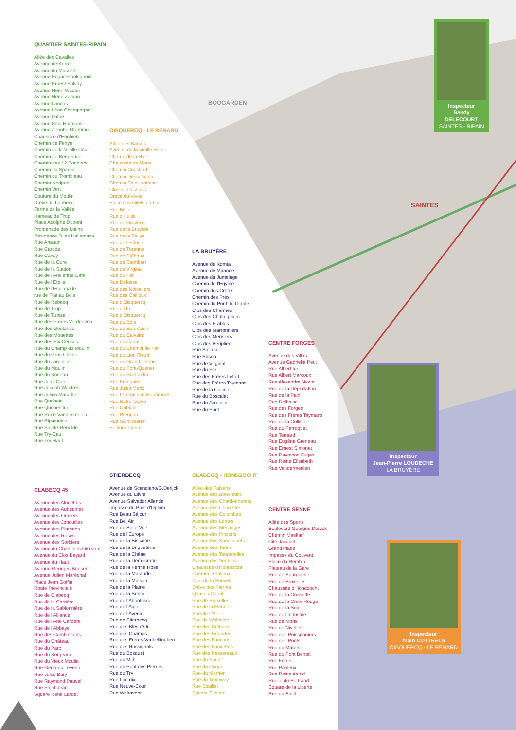12
QUARTIER SAINTES-RIPAIN
Allée des Cavalles
Avenue de Kerrel
Avenue du Mussais
Avenue Edgar Frankignoul
Avenue Ernest Solvay
Avenue Henri Wauter
Avenue Henri Zaman
Avenue Landas
Avenue Léon Champagne
Avenue Lothe
Avenue Paul Hurmans
Avenue Zénobe Gramme
Chaussée d'Enghien
Chemin de Fenye
Chemin de la Vieille Cour
Chemin de Bergeruse
Chemin des 12 Bonniers
Chemin du Sparou
Chemin du Trombleau
Chemin Nedport
Chemin Vert
Couture du Moulin
Drève du Laubecq
Ferme de la Vallée
Hameau de Trop
Place Adolphe Dupont
Promenade des Lutins
Résidence Jules Hallemans
Rue Anatain
Rue Carode
Rue Cavey
Rue de la Cure
Rue de la Station
Rue de l'Ancienne Gare
Rue de l'Etoile
Rue de l'Esplanade
rue de Plat au Bois
Rue de Rebecq
Rue de Trop
Rue de Tubize
Rue des Frères Verdeeven
Rue des Goëlands
Rue des Mouettes
Rue des Six Cerises
Rue du Champ du Moulin
Rue du Gros Chêne
Rue du Jardinier
Rue du Moulin
Rue du Sodeau
Rue Jean Doc
Rue Joseph Wautres
Rue Julien Maseille
Rue Quohain
Rue Quenestine
Rue René Vanderkeelen
Rue Ripainoise
Rue Sainte-Renelde
Rue Try-Eau
Rue Try-Haut
OISQUERCQ - LE RENARD
Allée des Barbes
Avenue de la Vieille Borne
Champ de la Haie
Chaussée de Mons
Chemin Cuestard
Chemin Dessendain
Chemin Saint-Antoine
Clos du Dessous
Drève du Vivier
Place des Gilets du Loi
Rue Bolle
Rue d'Huissi
Rue de Gravecq
Rue de la Bruyère
Rue de la Fallye
Rue de l'Ecluse
Rue de Turenne
Rue de Stéhoux
Rue de Stembert
Rue de Virginal
Rue du Fer
Rue Defosse
Rue des Noisetiers
Rue des Cailloux
Rue d'Oisquercq
Rue d'Ittre
Rue d'Oisquercq
Rue du Bois
Rue du Bon Voisin
Rue du Calvaire
Rue du Canal
Rue du Chemin de Fer
Rue du Lion Fleuri
Rue du Grand Chêne
Rue du Pont-Quenet
Rue du Roi Laidin
Rue Franquie
Rue Jules Mertz
Rue Lt Jean van Hoobrouck
Rue Notre-Dame
Rue Oublain
Rue Pregnan
Rue Saint Martin
Sebloux Centre
LA BRUYÈRE
Avenue de Komtal
Avenue de Mirande
Avenue du Jumelage
Chemin de l'Egypte
Chemin des Crêtes
Chemin des Prés
Chemin du Pont du Diable
Clos des Charmes
Clos des Châtaigniers
Clos des Erables
Clos des Marronniers
Clos des Merisiers
Clos des Peupliers
Rue Balland
Rue Brison
Rue de Virginal
Rue du Fer
Rue des Frères Lefort
Rue des Frères Taymans
Rue de la Colline
Rue du Boscalet
Rue du Jardinier
Rue du Pont
CENTRE FORGES
Avenue des Villas
Avenue Gabrielle Petit
Rue Albert Ier
Rue Albert Marcoux
Rue Alexandre Nawe
Rue de la Déportation
Rue de la Paix
Rue Delhaise
Rue des Forges
Rue des Frères Taymans
Rue de la Colline
Rue du Perroquet
Rue Ternard
Rue Eugène Greneau
Rue Ernest Simonet
Rue Raymond Fugex
Rue Reine Elisabeth
Rue Vandermeulen
CLABECQ 45
Avenue des Alouettes
Avenue des Aubépines
Avenue des Ormiers
Avenue des Jonquilles
Avenue des Platanes
Avenue des Roses
Avenue des Sorbiers
Avenue du Chant des Oiseaux
Avenue du Clos Bayard
Avenue du Haut
Avenue Georges Boesens
Avenue Julien Maréchal
Place Jean Goffin
Route Provinciale
Rue de Clabecq
Rue de la Carrière
Rue de la Sablonnière
Rue de l'Alliance
Rue de l'Ane Cardère
Rue de l'Abbaye
Rue des Combattants
Rue du Château
Rue du Parc
Rue du Borgeaux
Rue du Vieux Moulin
Rue Georges Leveau
Rue Jules Bary
Rue Raymond Pauvel
Rue Saint-Jean
Square René Lardet
STIERBECQ
Avenue de Scandiano/G.Derijck
Avenue du Lilvre
Avenue Salvador Allende
Impasse du Pont d'Oplum
Rue Beau Séjour
Rue Bel Air
Rue de Belle-Vue
Rue de l'Europe
Rue de la Biscaine
Rue de la Briqueterie
Rue de la Chêne
Rue de la Démocratie
Rue de la Ferme Rose
Rue de la Maraude
Rue de la Maison
Rue de la Plaine
Rue de la Senne
Rue de l'Abonfosse
Rue de l'Aigle
Rue de l'Avenir
Rue de Stierbecq
Rue des Blés d'Or
Rue des Champs
Rue des Frères Vanbellinghen
Rue des Rossignols
Rue du Bosquet
Rue du Midi
Rue du Pont des Pierres
Rue du Try
Rue Lacroix
Rue Neuve-Cour
Rue Walravens
CLABECQ - HONDZOCHT
Allée des Faisans
Avenue des Bouvreuils
Avenue des Chardonnerets
Avenue des Chouettes
Avenue des Colombes
Avenue des Loriots
Avenue des Mésanges
Avenue des Pinsons
Avenue des Sansonnets
Avenue des Tarins
Avenue des Tourterelles
Avenue des Verdiers
Chaussée d'Hondzocht
Chemin Delalieux
Clos de la Sauvée
Drève des Pierres
Quai du Canal
Rue de Bruxelles
Rue de la Fleurie
Rue de l'Atelier
Rue de Wolvelde
Rue des Coteaux
Rue des Déportés
Rue des Faucons
Rue des Fauvettes
Rue des Passereaux
Rue du Boulet
Rue du Congo
Rue du Merrion
Rue du Tramway
Rue Scaillet
Square Fabetta
CENTRE SENNE
Allée des Sports
Boulevard Georges Deryck
Chemin Maskarf
Cité Jacquet
Grand'Place
Impasse du Couvent
Place du Remblai
Plateau de la Gare
Rue de Bourgogne
Rue de Bruxelles
Chaussée d'Hondzocht
Rue de la Croisette
Rue de la Croix-Rouge
Rue de la Soie
Rue de l'Industrie
Rue de Mons
Rue de Nivelles
Rue des Poissonniers
Rue des Ponts
Rue du Marais
Rue du Pont Benoit
Rue Ferrer
Rue Papleux
Rue Reine Astrid
Ruelle du Bertrand
Square de la Liberté
Rue du Bailli
BOOGARDEN
SAINTES
Inspecteur
Sandy DELECOURT
SAINTES - RIPAIN
Inspecteur
Jean-Pierre LOUDECHE
LA BRUYÈRE
Inspecteur
Alain COTTEELS
OISQUERCQ - LE RENARD